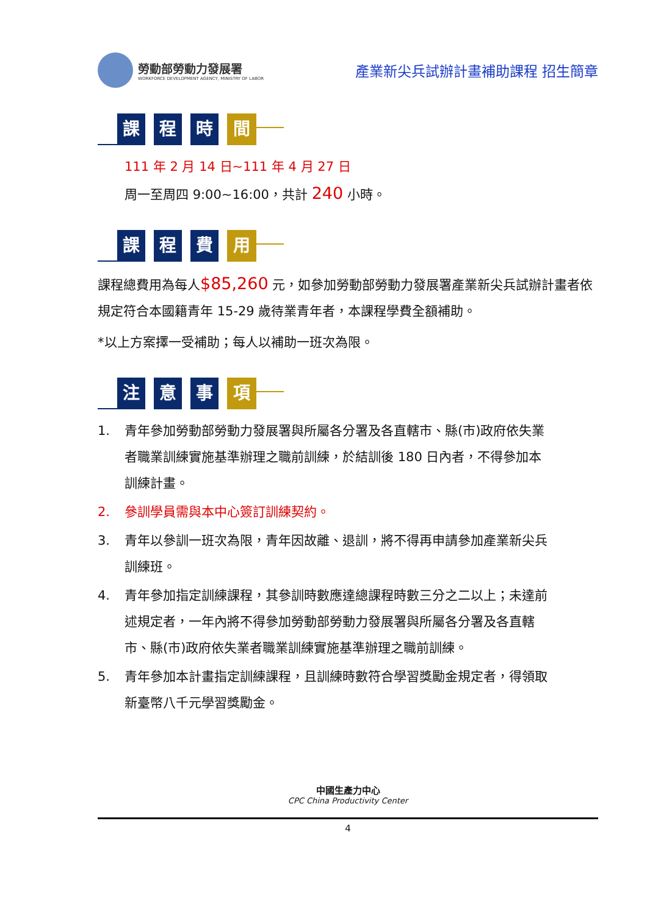勞動部勞動力發展署
WORKFORCE DEVELOPMENT AGENCY, MINISTRY OF LABOR
產業新尖兵試辦計畫補助課程 招生簡章
課程 時 間
111 年 2 月 14 日~111 年 4 月 27 日
周一至周四 9:00~16:00，共計 240 小時。
課程 費 用
課程總費用為每人$85,260 元，如參加勞動部勞動力發展署產業新尖兵試辦計畫者依規定符合本國籍青年 15-29 歲待業青年者，本課程學費全額補助。
*以上方案擇一受補助；每人以補助一班次為限。
注意 事 項
1. 青年參加勞動部勞動力發展署與所屬各分署及各直轄市、縣(市)政府依失業者職業訓練實施基準辦理之職前訓練，於結訓後 180 日內者，不得參加本訓練計畫。
2. 參訓學員需與本中心簽訂訓練契約。
3. 青年以參訓一班次為限，青年因故離、退訓，將不得再申請參加產業新尖兵訓練班。
4. 青年參加指定訓練課程，其參訓時數應達總課程時數三分之二以上；未達前述規定者，一年內將不得參加勞動部勞動力發展署與所屬各分署及各直轄市、縣(市)政府依失業者職業訓練實施基準辦理之職前訓練。
5. 青年參加本計畫指定訓練課程，且訓練時數符合學習獎勵金規定者，得領取新臺幣八千元學習獎勵金。
中國生產力中心
CPC China Productivity Center
4